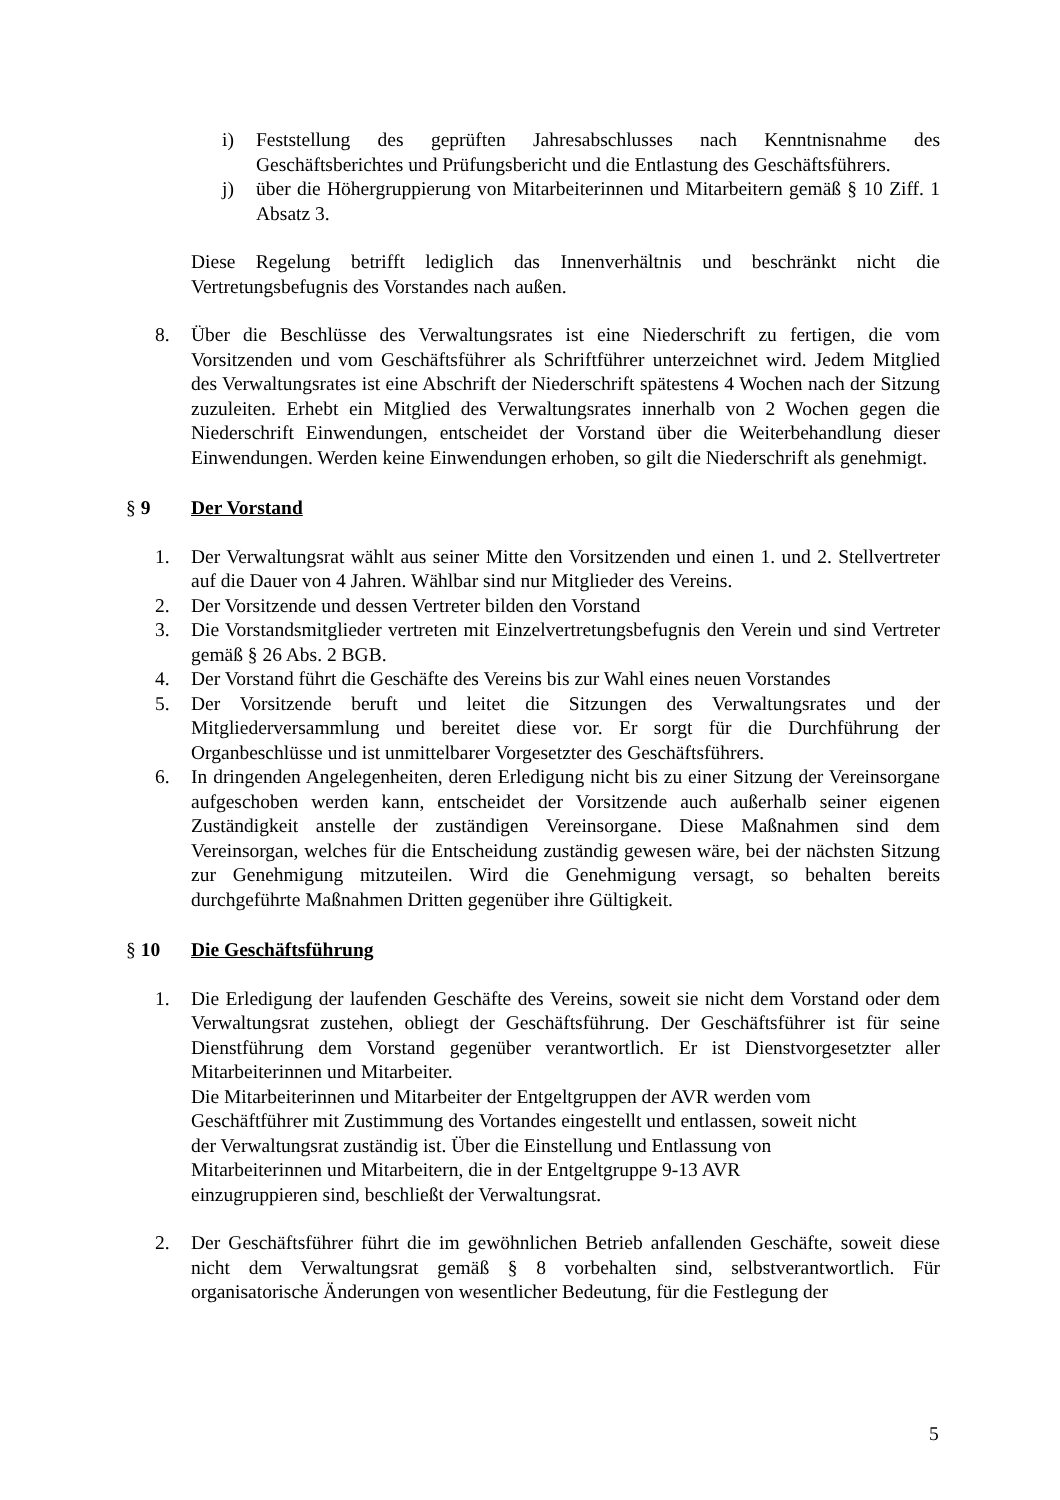i) Feststellung des geprüften Jahresabschlusses nach Kenntnisnahme des Geschäftsberichtes und Prüfungsbericht und die Entlastung des Geschäftsführers.
j) über die Höhergruppierung von Mitarbeiterinnen und Mitarbeitern gemäß § 10 Ziff. 1 Absatz 3.
Diese Regelung betrifft lediglich das Innenverhältnis und beschränkt nicht die Vertretungsbefugnis des Vorstandes nach außen.
8. Über die Beschlüsse des Verwaltungsrates ist eine Niederschrift zu fertigen, die vom Vorsitzenden und vom Geschäftsführer als Schriftführer unterzeichnet wird. Jedem Mitglied des Verwaltungsrates ist eine Abschrift der Niederschrift spätestens 4 Wochen nach der Sitzung zuzuleiten. Erhebt ein Mitglied des Verwaltungsrates innerhalb von 2 Wochen gegen die Niederschrift Einwendungen, entscheidet der Vorstand über die Weiterbehandlung dieser Einwendungen. Werden keine Einwendungen erhoben, so gilt die Niederschrift als genehmigt.
§ 9 Der Vorstand
1. Der Verwaltungsrat wählt aus seiner Mitte den Vorsitzenden und einen 1. und 2. Stellvertreter auf die Dauer von 4 Jahren. Wählbar sind nur Mitglieder des Vereins.
2. Der Vorsitzende und dessen Vertreter bilden den Vorstand
3. Die Vorstandsmitglieder vertreten mit Einzelvertretungsbefugnis den Verein und sind Vertreter gemäß § 26 Abs. 2 BGB.
4. Der Vorstand führt die Geschäfte des Vereins bis zur Wahl eines neuen Vorstandes
5. Der Vorsitzende beruft und leitet die Sitzungen des Verwaltungsrates und der Mitgliederversammlung und bereitet diese vor. Er sorgt für die Durchführung der Organbeschlüsse und ist unmittelbarer Vorgesetzter des Geschäftsführers.
6. In dringenden Angelegenheiten, deren Erledigung nicht bis zu einer Sitzung der Vereinsorgane aufgeschoben werden kann, entscheidet der Vorsitzende auch außerhalb seiner eigenen Zuständigkeit anstelle der zuständigen Vereinsorgane. Diese Maßnahmen sind dem Vereinsorgan, welches für die Entscheidung zuständig gewesen wäre, bei der nächsten Sitzung zur Genehmigung mitzuteilen. Wird die Genehmigung versagt, so behalten bereits durchgeführte Maßnahmen Dritten gegenüber ihre Gültigkeit.
§ 10 Die Geschäftsführung
1. Die Erledigung der laufenden Geschäfte des Vereins, soweit sie nicht dem Vorstand oder dem Verwaltungsrat zustehen, obliegt der Geschäftsführung. Der Geschäftsführer ist für seine Dienstführung dem Vorstand gegenüber verantwortlich. Er ist Dienstvorgesetzter aller Mitarbeiterinnen und Mitarbeiter.
Die Mitarbeiterinnen und Mitarbeiter der Entgeltgruppen der AVR werden vom
Geschäftführer mit Zustimmung des Vortandes eingestellt und entlassen, soweit nicht
der Verwaltungsrat zuständig ist. Über die Einstellung und Entlassung von
Mitarbeiterinnen und Mitarbeitern, die in der Entgeltgruppe 9-13 AVR
einzugruppieren sind, beschließt der Verwaltungsrat.
2. Der Geschäftsführer führt die im gewöhnlichen Betrieb anfallenden Geschäfte, soweit diese nicht dem Verwaltungsrat gemäß § 8 vorbehalten sind, selbstverantwortlich. Für organisatorische Änderungen von wesentlicher Bedeutung, für die Festlegung der
5